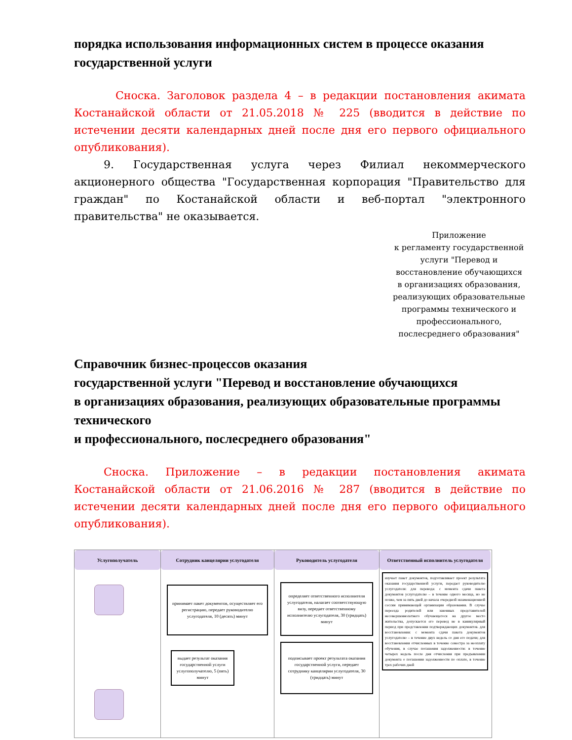порядка использования информационных систем в процессе оказания государственной услуги
Сноска. Заголовок раздела 4 – в редакции постановления акимата Костанайской области от 21.05.2018 № 225 (вводится в действие по истечении десяти календарных дней после дня его первого официального опубликования).
9. Государственная услуга через Филиал некоммерческого акционерного общества "Государственная корпорация "Правительство для граждан" по Костанайской области и веб-портал "электронного правительства" не оказывается.
Приложение
к регламенту государственной услуги "Перевод и восстановление обучающихся в организациях образования, реализующих образовательные программы технического и профессионального, послесреднего образования"
Справочник бизнес-процессов оказания
государственной услуги "Перевод и восстановление обучающихся
в организациях образования, реализующих образовательные программы технического
и профессионального, послесреднего образования"
Сноска. Приложение – в редакции постановления акимата Костанайской области от 21.06.2016 № 287 (вводится в действие по истечении десяти календарных дней после дня его первого официального опубликования).
Услугополучатель
Сотрудник канцелярии услугодателя
принимает пакет документов, осуществляет его регистрацию, передает руководителю услугодателя, 10 (десять) минут
выдает результат оказания государственной услуги услугополучателю, 5 (пять) минут
Руководитель услугодателя
определяет ответственного исполнителя услугодателя, налагает соответствующую визу, передает ответственному исполнителю услугодателя, 30 (тридцать) минут
подписывает проект результата оказания государственной услуги, передает сотруднику канцелярии услугодателя, 30 (тридцать) минут
Ответственный исполнитель услугодателя
изучает пакет документов, подготавливает проект результата оказания государственной услуги, передает руководителю услугодателя: для перевода: с момента сдачи пакета документов услугодателю – в течение одного месяца, но не позже, чем за пять дней до начала очередной экзаменационной сессии принимающей организации образования. В случае переезда родителей или законных представителей несовершеннолетнего обучающегося на другое место жительства, допускается его перевод не в каникулярный период при представлении подтверждающих документов. для восстановления: с момента сдачи пакета документов услугодателю – в течение двух недель со дня его подачи; для восстановления отчисленных в течение семестра за неоплату обучения, в случае погашения задолженности: в течение четырех недель после дня отчисления при предъявлении документа о погашении задолженности по оплате, в течение трех рабочих дней